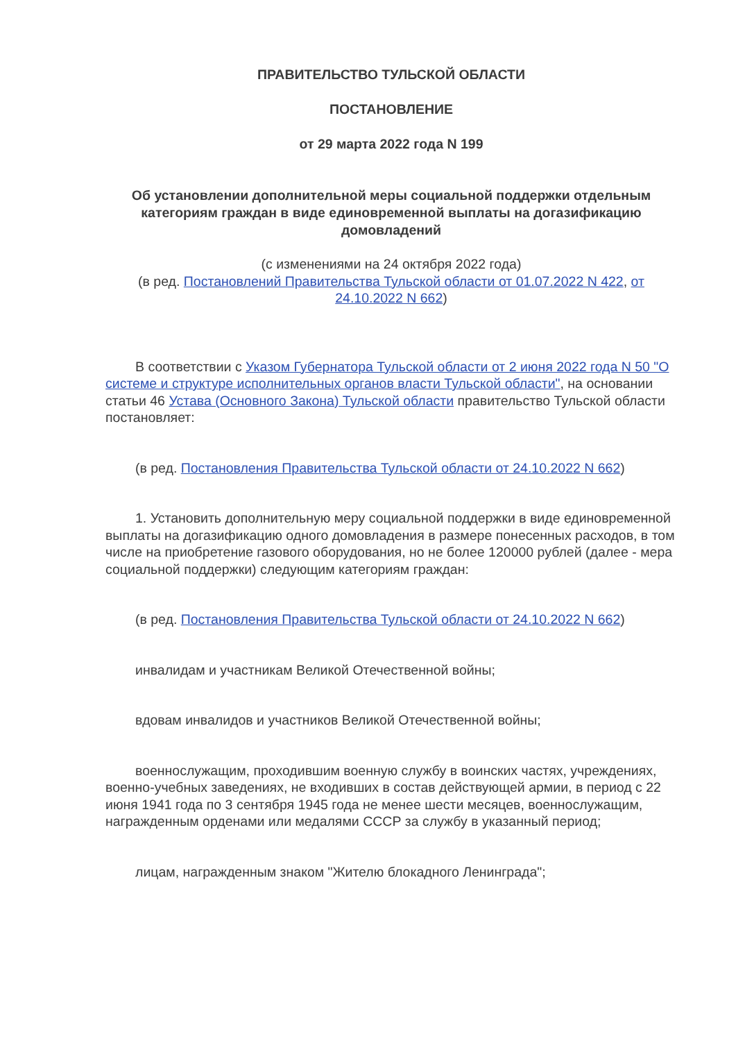ПРАВИТЕЛЬСТВО ТУЛЬСКОЙ ОБЛАСТИ
ПОСТАНОВЛЕНИЕ
от 29 марта 2022 года N 199
Об установлении дополнительной меры социальной поддержки отдельным категориям граждан в виде единовременной выплаты на догазификацию домовладений
(с изменениями на 24 октября 2022 года)
(в ред. Постановлений Правительства Тульской области от 01.07.2022 N 422, от 24.10.2022 N 662)
В соответствии с Указом Губернатора Тульской области от 2 июня 2022 года N 50 "О системе и структуре исполнительных органов власти Тульской области", на основании статьи 46 Устава (Основного Закона) Тульской области правительство Тульской области постановляет:
(в ред. Постановления Правительства Тульской области от 24.10.2022 N 662)
1. Установить дополнительную меру социальной поддержки в виде единовременной выплаты на догазификацию одного домовладения в размере понесенных расходов, в том числе на приобретение газового оборудования, но не более 120000 рублей (далее - мера социальной поддержки) следующим категориям граждан:
(в ред. Постановления Правительства Тульской области от 24.10.2022 N 662)
инвалидам и участникам Великой Отечественной войны;
вдовам инвалидов и участников Великой Отечественной войны;
военнослужащим, проходившим военную службу в воинских частях, учреждениях, военно-учебных заведениях, не входивших в состав действующей армии, в период с 22 июня 1941 года по 3 сентября 1945 года не менее шести месяцев, военнослужащим, награжденным орденами или медалями СССР за службу в указанный период;
лицам, награжденным знаком "Жителю блокадного Ленинграда";